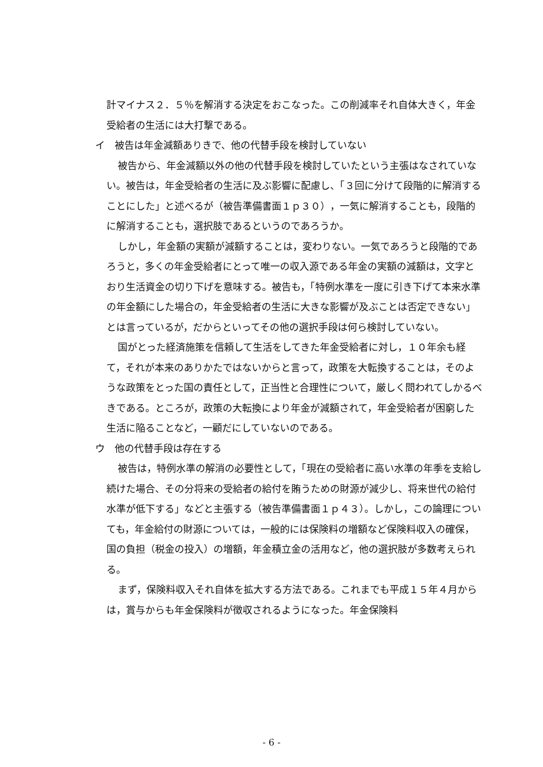計マイナス２．５％を解消する決定をおこなった。この削減率それ自体大きく，年金受給者の生活には大打撃である。
イ　被告は年金減額ありきで、他の代替手段を検討していない
被告から、年金減額以外の他の代替手段を検討していたという主張はなされていない。被告は，年金受給者の生活に及ぶ影響に配慮し、「３回に分けて段階的に解消することにした」と述べるが（被告準備書面１ｐ３０），一気に解消することも，段階的に解消することも，選択肢であるというのであろうか。
しかし，年金額の実額が減額することは，変わりない。一気であろうと段階的であろうと，多くの年金受給者にとって唯一の収入源である年金の実額の減額は，文字とおり生活資金の切り下げを意味する。被告も，「特例水準を一度に引き下げて本来水準の年金額にした場合の，年金受給者の生活に大きな影響が及ぶことは否定できない」とは言っているが，だからといってその他の選択手段は何ら検討していない。
国がとった経済施策を信頼して生活をしてきた年金受給者に対し，１０年余も経て，それが本来のありかたではないからと言って，政策を大転換することは，そのような政策をとった国の責任として，正当性と合理性について，厳しく問われてしかるべきである。ところが，政策の大転換により年金が減額されて，年金受給者が困窮した生活に陥ることなど，一顧だにしていないのである。
ウ　他の代替手段は存在する
被告は，特例水準の解消の必要性として，「現在の受給者に高い水準の年季を支給し続けた場合、その分将来の受給者の給付を賄うための財源が減少し、将来世代の給付水準が低下する」などと主張する（被告準備書面１ｐ４３）。しかし，この論理についても，年金給付の財源については，一般的には保険料の増額など保険料収入の確保，国の負担（税金の投入）の増額，年金積立金の活用など，他の選択肢が多数考えられる。
まず，保険料収入それ自体を拡大する方法である。これまでも平成１５年４月からは，賞与からも年金保険料が徴収されるようになった。年金保険料
- 6 -